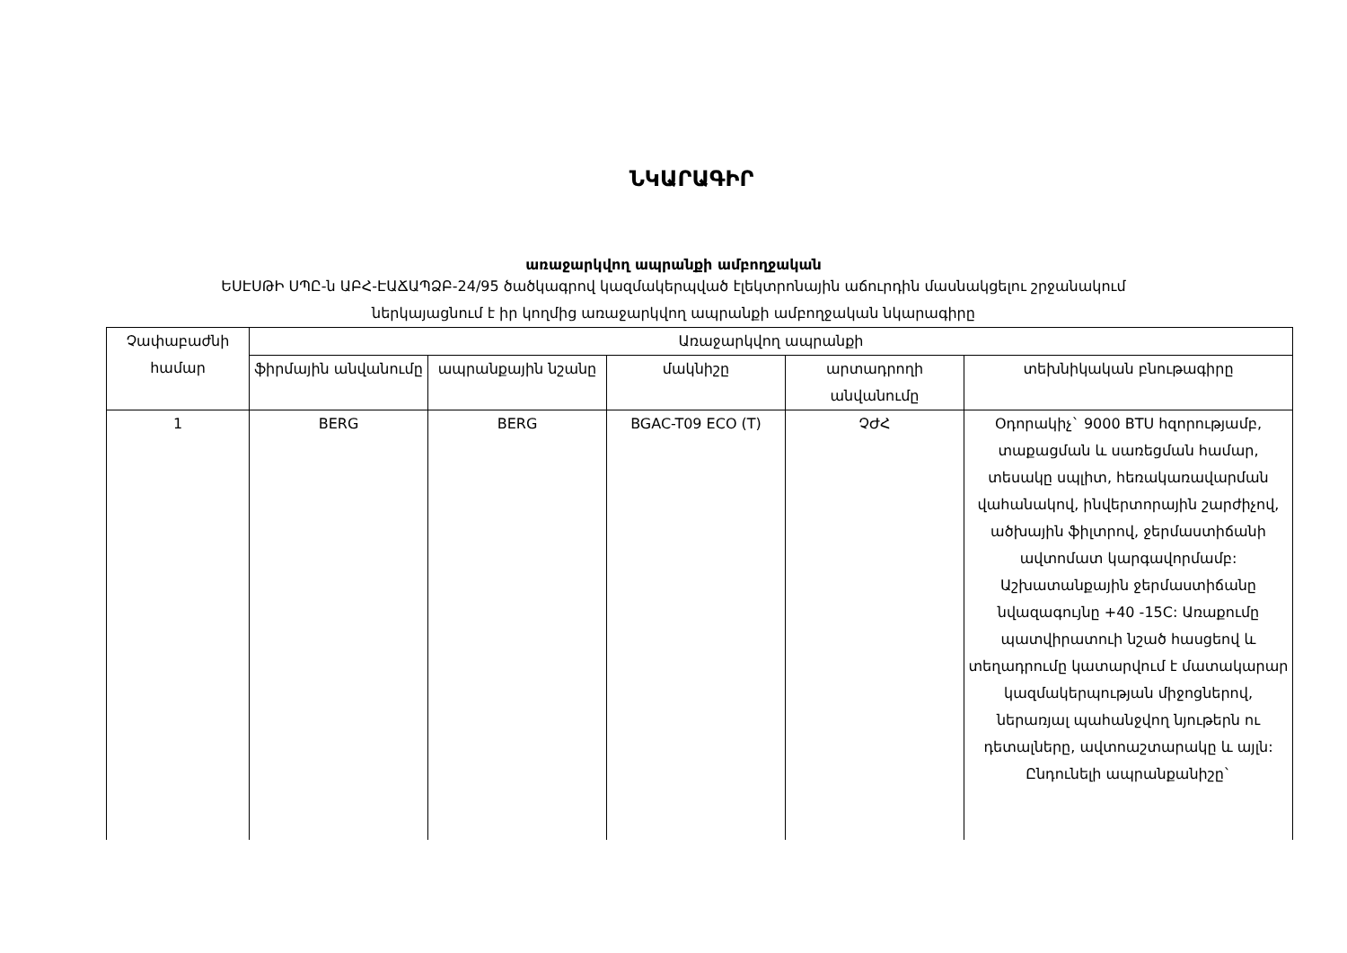ՆԿԱՐԱԳԻՐ
առաջարկվող ապրանքի ամբողջական
ԵՍԷՍԹԻ ՍՊԸ-ն ԱԲՀ-ԷԱՃԱՊՁԲ-24/95 ծածկագրով կազմակերպված էլեկտրոնային աճուրդին մասնակցելու շրջանակում
ներկայացնում է իր կողմից առաջարկվող ապրանքի ամբողջական նկարագիրը
| Չափաբաժնի համար | Առաջարկվող ապրանքի | | | | |
| --- | --- | --- | --- | --- | --- |
| | ֆիրմային անվանումը | ապրանքային նշանը | մակնիշը | արտադրողի անվանումը | տեխնիկական բնութագիրը |
| 1 | BERG | BERG | BGAC-T09 ECO (T) | ՉԺՀ | Օդորակիչ` 9000 BTU հզորությամբ, տաքացման և սառեցման համար, տեսակը սպլիտ, հեռակառավարման վահանակով, ինվերտորային շարժիչով, ածխային ֆիլտրով, ջերմաստիճանի ավտոմատ կարգավորմամբ: Աշխատանքային ջերմաստիճանը նվազագույնը +40 -15C: Առաքումը պատվիրատուի նշած հասցեով և տեղադրումը կատարվում է մատակարար կազմակերպության միջոցներով, ներառյալ պահանջվող նյութերն ու դետալները, ավտոաշտարակը և այլն: Ընդունելի ապրանքանիշը` |